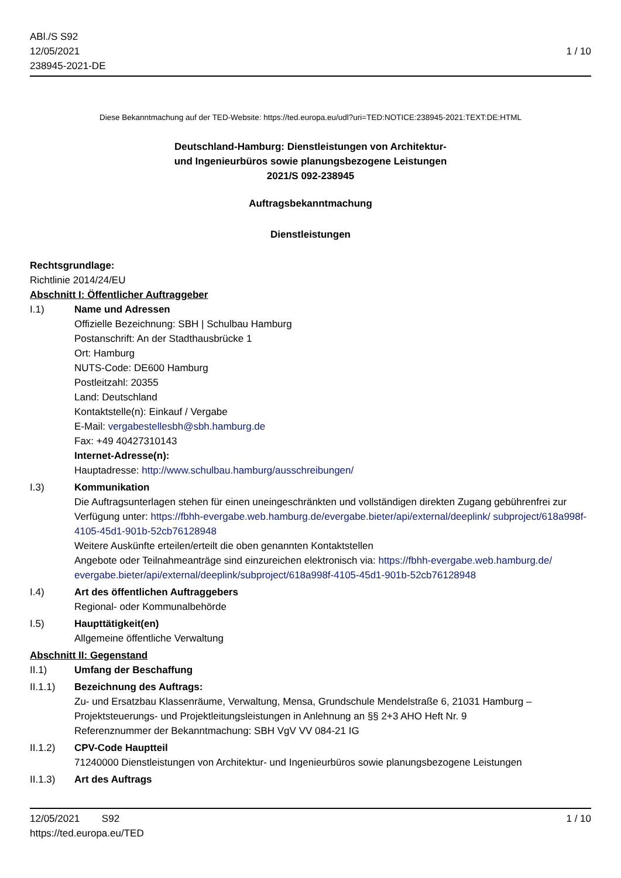ABl./S S92
12/05/2021
238945-2021-DE
1 / 10
Diese Bekanntmachung auf der TED-Website: https://ted.europa.eu/udl?uri=TED:NOTICE:238945-2021:TEXT:DE:HTML
Deutschland-Hamburg: Dienstleistungen von Architektur-
und Ingenieurbüros sowie planungsbezogene Leistungen
2021/S 092-238945
Auftragsbekanntmachung
Dienstleistungen
Rechtsgrundlage:
Richtlinie 2014/24/EU
Abschnitt I: Öffentlicher Auftraggeber
I.1) Name und Adressen
Offizielle Bezeichnung: SBH | Schulbau Hamburg
Postanschrift: An der Stadthausbrücke 1
Ort: Hamburg
NUTS-Code: DE600 Hamburg
Postleitzahl: 20355
Land: Deutschland
Kontaktstelle(n): Einkauf / Vergabe
E-Mail: vergabestellesbh@sbh.hamburg.de
Fax: +49 40427310143
Internet-Adresse(n):
Hauptadresse: http://www.schulbau.hamburg/ausschreibungen/
I.3) Kommunikation
Die Auftragsunterlagen stehen für einen uneingeschränkten und vollständigen direkten Zugang gebührenfrei zur Verfügung unter: https://fbhh-evergabe.web.hamburg.de/evergabe.bieter/api/external/deeplink/ subproject/618a998f-4105-45d1-901b-52cb76128948
Weitere Auskünfte erteilen/erteilt die oben genannten Kontaktstellen
Angebote oder Teilnahmeanträge sind einzureichen elektronisch via: https://fbhh-evergabe.web.hamburg.de/ evergabe.bieter/api/external/deeplink/subproject/618a998f-4105-45d1-901b-52cb76128948
I.4) Art des öffentlichen Auftraggebers
Regional- oder Kommunalbehörde
I.5) Haupttätigkeit(en)
Allgemeine öffentliche Verwaltung
Abschnitt II: Gegenstand
II.1) Umfang der Beschaffung
II.1.1) Bezeichnung des Auftrags:
Zu- und Ersatzbau Klassenräume, Verwaltung, Mensa, Grundschule Mendelstraße 6, 21031 Hamburg – Projektsteuerungs- und Projektleitungsleistungen in Anlehnung an §§ 2+3 AHO Heft Nr. 9
Referenznummer der Bekanntmachung: SBH VgV VV 084-21 IG
II.1.2) CPV-Code Hauptteil
71240000 Dienstleistungen von Architektur- und Ingenieurbüros sowie planungsbezogene Leistungen
II.1.3) Art des Auftrags
12/05/2021 S92 1 / 10
https://ted.europa.eu/TED